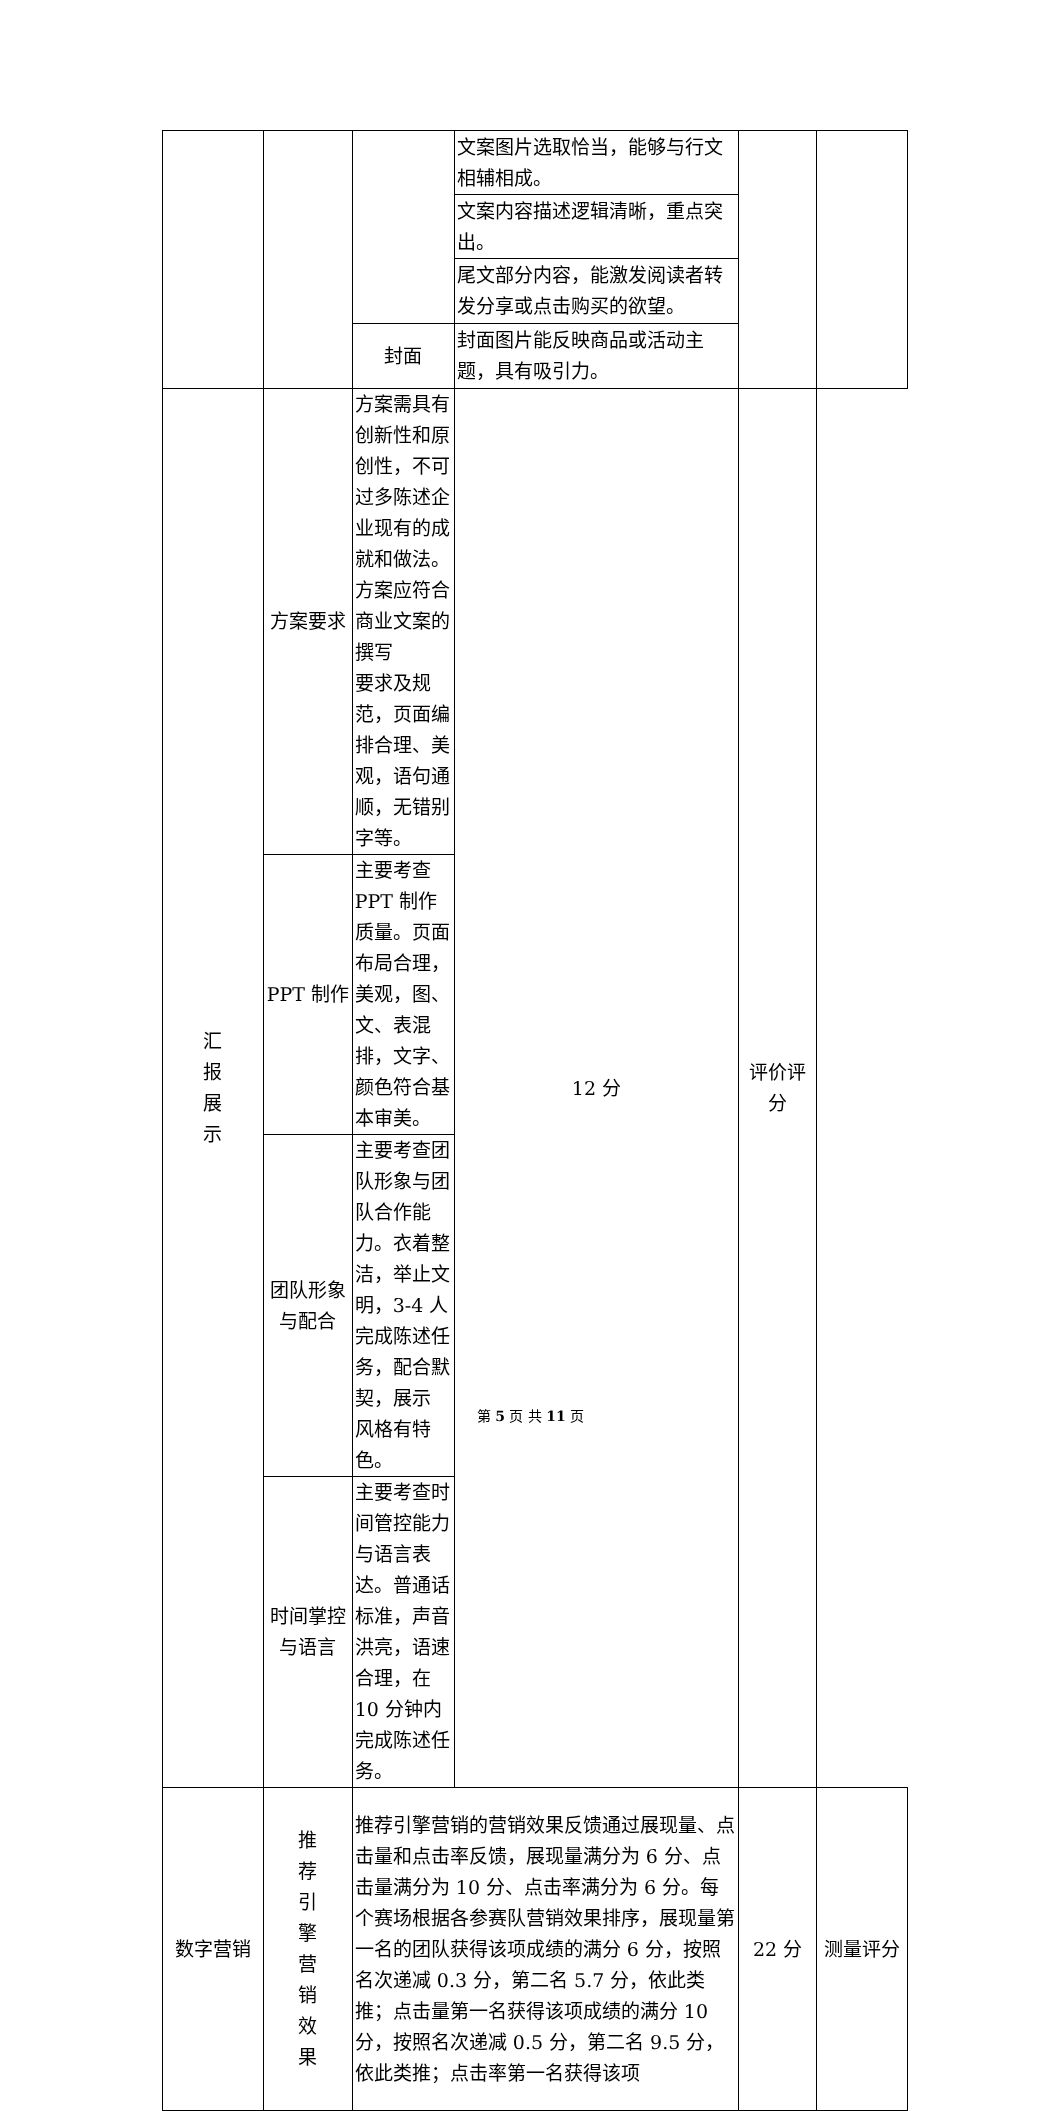| | | | 文案图片选取恰当，能够与行文相辅相成。 | | |
| | | | 文案内容描述逻辑清晰，重点突出。 | | |
| | | | 尾文部分内容，能激发阅读者转发分享或点击购买的欲望。 | | |
| | | 封面 | 封面图片能反映商品或活动主题，具有吸引力。 | | |
| 汇 报 展 示 | 方案要求 | 方案需具有创新性和原创性，不可过多陈述企业现有的成就和做法。方案应符合商业文案的撰写 要求及规范，页面编排合理、美观，语句通顺，无错别字等。 | 12 分 | 评价评分 | |
| | PPT 制作 | 主要考查 PPT 制作质量。页面布局合理，美观，图、文、表混排，文字、颜色符合基本审美。 | | | |
| | 团队形象与配合 | 主要考查团队形象与团队合作能力。衣着整洁，举止文明，3-4 人完成陈述任务，配合默契，展示 风格有特色。 | | | |
| | 时间掌控与语言 | 主要考查时间管控能力与语言表达。普通话标准，声音洪亮，语速合理，在 10 分钟内完成陈述任务。 | | | |
| 数字营销 | 推 荐 引 擎 营 销 效 果 | 推荐引擎营销的营销效果反馈通过展现量、点击量和点击率反馈，展现量满分为 6 分、点击量满分为 10 分、点击率满分为 6 分。每个赛场根据各参赛队营销效果排序，展现量第一名的团队获得该项成绩的满分 6 分，按照名次递减 0.3 分，第二名 5.7 分，依此类推；点击量第一名获得该项成绩的满分 10 分，按照名次递减 0.5 分，第二名 9.5 分，依此类推；点击率第一名获得该项 | | 22 分 | 测量评分 |
第 5 页 共 11 页